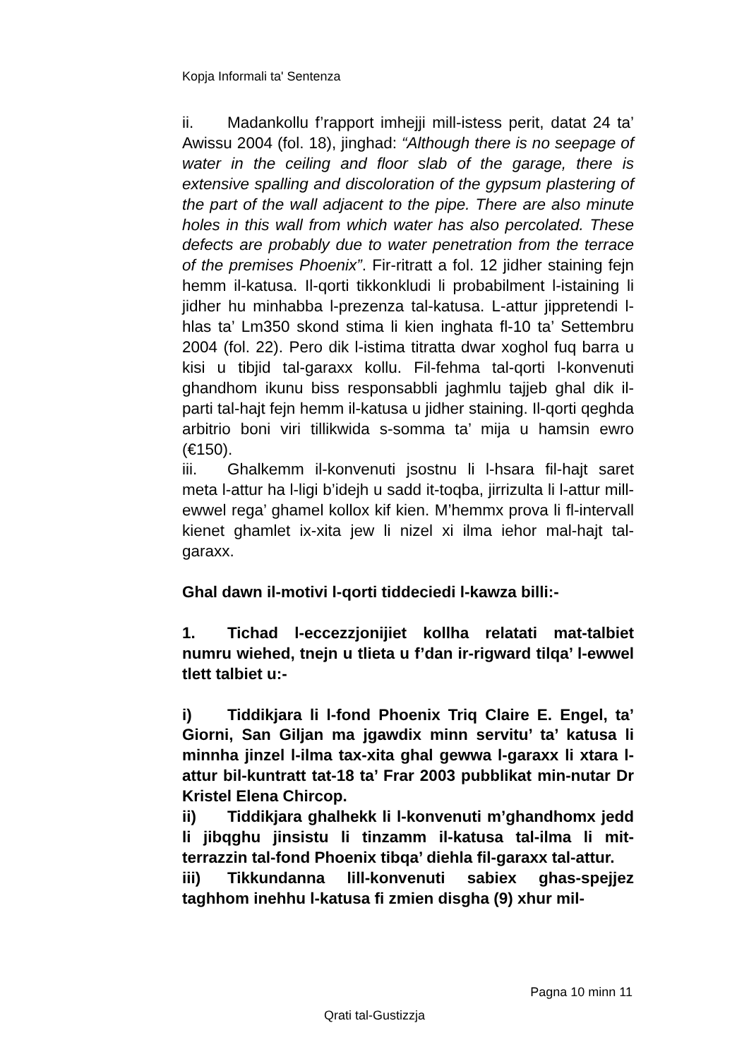Kopja Informali ta' Sentenza
ii. Madankollu f’rapport imhejji mill-istess perit, datat 24 ta’ Awissu 2004 (fol. 18), jinghad: “Although there is no seepage of water in the ceiling and floor slab of the garage, there is extensive spalling and discoloration of the gypsum plastering of the part of the wall adjacent to the pipe. There are also minute holes in this wall from which water has also percolated. These defects are probably due to water penetration from the terrace of the premises Phoenix”. Fir-ritratt a fol. 12 jidher staining fejn hemm il-katusa. Il-qorti tikkonkludi li probabilment l-istaining li jidher hu minhabba l-prezenza tal-katusa. L-attur jippretendi l-hlas ta’ Lm350 skond stima li kien inghata fl-10 ta’ Settembru 2004 (fol. 22). Pero dik l-istima titratta dwar xoghol fuq barra u kisi u tibjid tal-garaxx kollu. Fil-fehma tal-qorti l-konvenuti ghandhom ikunu biss responsabbli jaghmlu tajjeb ghal dik il-parti tal-hajt fejn hemm il-katusa u jidher staining. Il-qorti qeghda arbitrio boni viri tillikwida s-somma ta’ mija u hamsin ewro (€150).
iii. Ghalkemm il-konvenuti jsostnu li l-hsara fil-hajt saret meta l-attur ha l-ligi b’idejh u sadd it-toqba, jirrizulta li l-attur mill-ewwel rega’ ghamel kollox kif kien. M’hemmx prova li fl-intervall kienet ghamlet ix-xita jew li nizel xi ilma iehor mal-hajt tal-garaxx.
Ghal dawn il-motivi l-qorti tiddeciedi l-kawza billi:-
1. Tichad l-eccezzjonijiet kollha relatati mat-talbiet numru wiehed, tnejn u tlieta u f’dan ir-rigward tilqa’ l-ewwel tlett talbiet u:-
i) Tiddikjara li l-fond Phoenix Triq Claire E. Engel, ta’ Giorni, San Giljan ma jgawdix minn servitu’ ta’ katusa li minnha jinzel l-ilma tax-xita ghal gewwa l-garaxx li xtara l-attur bil-kuntratt tat-18 ta’ Frar 2003 pubblikat min-nutar Dr Kristel Elena Chircop.
ii) Tiddikjara ghalhekk li l-konvenuti m’ghandhomx jedd li jibqghu jinsistu li tinzamm il-katusa tal-ilma li mit-terrazzin tal-fond Phoenix tibqa’ diehla fil-garaxx tal-attur.
iii) Tikkundanna lill-konvenuti sabiex ghas-spejjez taghhom inehhu l-katusa fi zmien disgha (9) xhur mil-
Pagna 10 minn 11
Qrati tal-Gustizzja